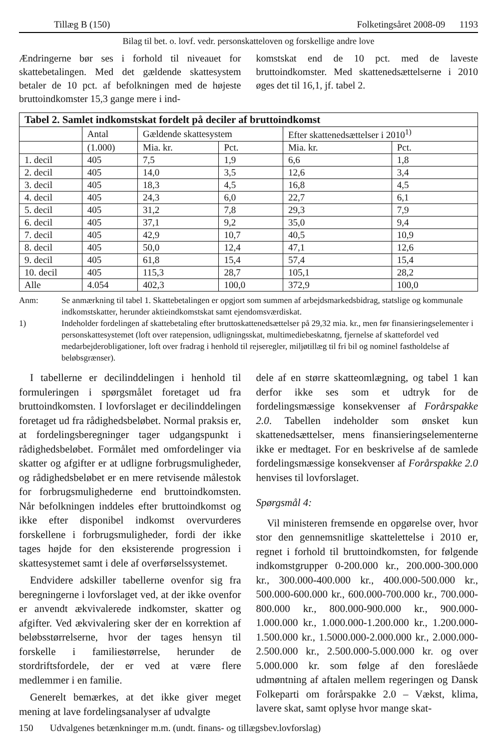Tillæg B (150) Folketingsåret 2008-09 1193
Bilag til bet. o. lovf. vedr. personskatteloven og forskellige andre love
Ændringerne bør ses i forhold til niveauet for skattebetalingen. Med det gældende skattesystem betaler de 10 pct. af befolkningen med de højeste bruttoindkomster 15,3 gange mere i ind-
komstskat end de 10 pct. med de laveste bruttoindkomster. Med skattenedsættelserne i 2010 øges det til 16,1, jf. tabel 2.
| Tabel 2. Samlet indkomstskat fordelt på deciler af bruttoindkomst | | | | | |
| --- | --- | --- | --- | --- | --- |
| | Antal | Gældende skattesystem | | Efter skattenedsættelser i 2010<sup>1)</sup> | |
| | (1.000) | Mia. kr. | Pct. | Mia. kr. | Pct. |
| 1. decil | 405 | 7,5 | 1,9 | 6,6 | 1,8 |
| 2. decil | 405 | 14,0 | 3,5 | 12,6 | 3,4 |
| 3. decil | 405 | 18,3 | 4,5 | 16,8 | 4,5 |
| 4. decil | 405 | 24,3 | 6,0 | 22,7 | 6,1 |
| 5. decil | 405 | 31,2 | 7,8 | 29,3 | 7,9 |
| 6. decil | 405 | 37,1 | 9,2 | 35,0 | 9,4 |
| 7. decil | 405 | 42,9 | 10,7 | 40,5 | 10,9 |
| 8. decil | 405 | 50,0 | 12,4 | 47,1 | 12,6 |
| 9. decil | 405 | 61,8 | 15,4 | 57,4 | 15,4 |
| 10. decil | 405 | 115,3 | 28,7 | 105,1 | 28,2 |
| Alle | 4.054 | 402,3 | 100,0 | 372,9 | 100,0 |
Anm: Se anmærkning til tabel 1. Skattebetalingen er opgjort som summen af arbejdsmarkedsbidrag, statslige og kommunale indkomstskatter, herunder aktieindkomstskat samt ejendomsværdiskat.
1) Indeholder fordelingen af skattebetaling efter bruttoskattenedsættelser på 29,32 mia. kr., men før finansieringselementer i personskattesystemet (loft over ratepension, udligningsskat, multimediebeskatnng, fjernelse af skattefordel ved medarbejderobligationer, loft over fradrag i henhold til rejseregler, miljøtillæg til fri bil og nominel fastholdelse af beløbsgrænser).
I tabellerne er decilinddelingen i henhold til formuleringen i spørgsmålet foretaget ud fra bruttoindkomsten. I lovforslaget er decilinddelingen foretaget ud fra rådighedsbeløbet. Normal praksis er, at fordelingsberegninger tager udgangspunkt i rådighedsbeløbet. Formålet med omfordelinger via skatter og afgifter er at udligne forbrugsmuligheder, og rådighedsbeløbet er en mere retvisende målestok for forbrugsmulighederne end bruttoindkomsten. Når befolkningen inddeles efter bruttoindkomst og ikke efter disponibel indkomst overvurderes forskellene i forbrugsmuligheder, fordi der ikke tages højde for den eksisterende progression i skattesystemet samt i dele af overførselssystemet.
Endvidere adskiller tabellerne ovenfor sig fra beregningerne i lovforslaget ved, at der ikke ovenfor er anvendt ækvivalerede indkomster, skatter og afgifter. Ved ækvivalering sker der en korrektion af beløbsstørrelserne, hvor der tages hensyn til forskelle i familiestørrelse, herunder de stordriftsfordele, der er ved at være flere medlemmer i en familie.
Generelt bemærkes, at det ikke giver meget mening at lave fordelingsanalyser af udvalgte
dele af en større skatteomlægning, og tabel 1 kan derfor ikke ses som et udtryk for de fordelingsmæssige konsekvenser af Forårspakke 2.0. Tabellen indeholder som ønsket kun skattenedsættelser, mens finansieringselementerne ikke er medtaget. For en beskrivelse af de samlede fordelingsmæssige konsekvenser af Forårspakke 2.0 henvises til lovforslaget.
Spørgsmål 4:
Vil ministeren fremsende en opgørelse over, hvor stor den gennemsnitlige skattelettelse i 2010 er, regnet i forhold til bruttoindkomsten, for følgende indkomstgrupper 0-200.000 kr., 200.000-300.000 kr., 300.000-400.000 kr., 400.000-500.000 kr., 500.000-600.000 kr., 600.000-700.000 kr., 700.000-800.000 kr., 800.000-900.000 kr., 900.000-1.000.000 kr., 1.000.000-1.200.000 kr., 1.200.000-1.500.000 kr., 1.5000.000-2.000.000 kr., 2.000.000-2.500.000 kr., 2.500.000-5.000.000 kr. og over 5.000.000 kr. som følge af den foreslåede udmøntning af aftalen mellem regeringen og Dansk Folkeparti om forårspakke 2.0 – Vækst, klima, lavere skat, samt oplyse hvor mange skat-
150 Udvalgenes betænkninger m.m. (undt. finans- og tillægsbev.lovforslag)